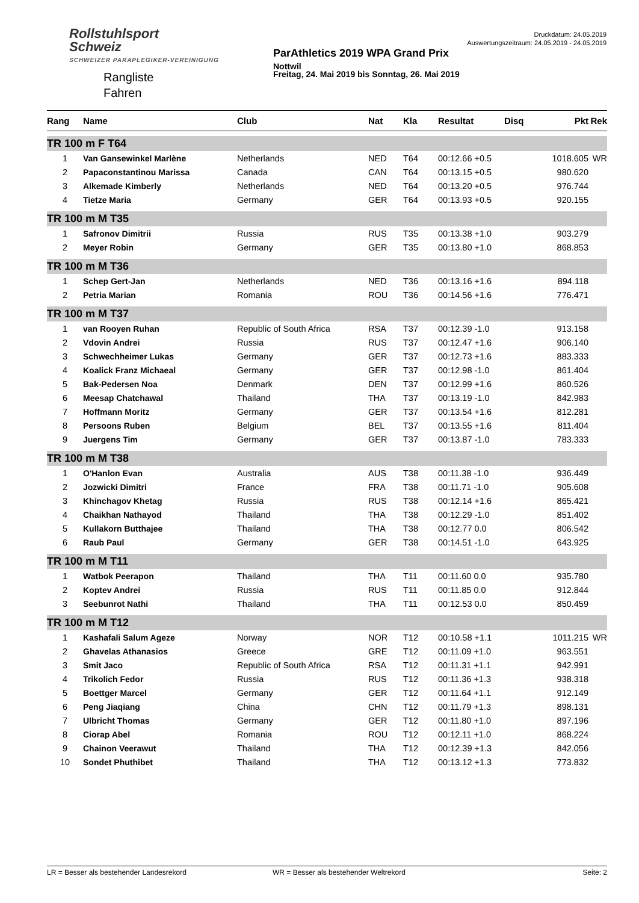Rollstuhlsport
Schweiz
SCHWEIZER PARAPLEGIKER-VEREINIGUNG
Rangliste
Fahren
ParAthletics 2019 WPA Grand Prix
Nottwil
Freitag, 24. Mai 2019 bis Sonntag, 26. Mai 2019
Druckdatum: 24.05.2019
Auswertungszeitraum: 24.05.2019 - 24.05.2019
| Rang | Name | Club | Nat | Kla | Resultat | Disq | Pkt | Rek |
| --- | --- | --- | --- | --- | --- | --- | --- | --- |
| TR 100 m F T64 | | | | | | | | |
| 1 | Van Gansewinkel Marlène | Netherlands | NED | T64 | 00:12.66 +0.5 | | 1018.605 | WR |
| 2 | Papaconstantinou Marissa | Canada | CAN | T64 | 00:13.15 +0.5 | | 980.620 | |
| 3 | Alkemade Kimberly | Netherlands | NED | T64 | 00:13.20 +0.5 | | 976.744 | |
| 4 | Tietze Maria | Germany | GER | T64 | 00:13.93 +0.5 | | 920.155 | |
| TR 100 m M T35 | | | | | | | | |
| 1 | Safronov Dimitrii | Russia | RUS | T35 | 00:13.38 +1.0 | | 903.279 | |
| 2 | Meyer Robin | Germany | GER | T35 | 00:13.80 +1.0 | | 868.853 | |
| TR 100 m M T36 | | | | | | | | |
| 1 | Schep Gert-Jan | Netherlands | NED | T36 | 00:13.16 +1.6 | | 894.118 | |
| 2 | Petria Marian | Romania | ROU | T36 | 00:14.56 +1.6 | | 776.471 | |
| TR 100 m M T37 | | | | | | | | |
| 1 | van Rooyen Ruhan | Republic of South Africa | RSA | T37 | 00:12.39 -1.0 | | 913.158 | |
| 2 | Vdovin Andrei | Russia | RUS | T37 | 00:12.47 +1.6 | | 906.140 | |
| 3 | Schwechheimer Lukas | Germany | GER | T37 | 00:12.73 +1.6 | | 883.333 | |
| 4 | Koalick Franz Michaeal | Germany | GER | T37 | 00:12.98 -1.0 | | 861.404 | |
| 5 | Bak-Pedersen Noa | Denmark | DEN | T37 | 00:12.99 +1.6 | | 860.526 | |
| 6 | Meesap Chatchawal | Thailand | THA | T37 | 00:13.19 -1.0 | | 842.983 | |
| 7 | Hoffmann Moritz | Germany | GER | T37 | 00:13.54 +1.6 | | 812.281 | |
| 8 | Persoons Ruben | Belgium | BEL | T37 | 00:13.55 +1.6 | | 811.404 | |
| 9 | Juergens Tim | Germany | GER | T37 | 00:13.87 -1.0 | | 783.333 | |
| TR 100 m M T38 | | | | | | | | |
| 1 | O'Hanlon Evan | Australia | AUS | T38 | 00:11.38 -1.0 | | 936.449 | |
| 2 | Jozwicki Dimitri | France | FRA | T38 | 00:11.71 -1.0 | | 905.608 | |
| 3 | Khinchagov Khetag | Russia | RUS | T38 | 00:12.14 +1.6 | | 865.421 | |
| 4 | Chaikhan Nathayod | Thailand | THA | T38 | 00:12.29 -1.0 | | 851.402 | |
| 5 | Kullakorn Butthajee | Thailand | THA | T38 | 00:12.77 0.0 | | 806.542 | |
| 6 | Raub Paul | Germany | GER | T38 | 00:14.51 -1.0 | | 643.925 | |
| TR 100 m M T11 | | | | | | | | |
| 1 | Watbok Peerapon | Thailand | THA | T11 | 00:11.60 0.0 | | 935.780 | |
| 2 | Koptev Andrei | Russia | RUS | T11 | 00:11.85 0.0 | | 912.844 | |
| 3 | Seebunrot Nathi | Thailand | THA | T11 | 00:12.53 0.0 | | 850.459 | |
| TR 100 m M T12 | | | | | | | | |
| 1 | Kashafali Salum Ageze | Norway | NOR | T12 | 00:10.58 +1.1 | | 1011.215 | WR |
| 2 | Ghavelas Athanasios | Greece | GRE | T12 | 00:11.09 +1.0 | | 963.551 | |
| 3 | Smit Jaco | Republic of South Africa | RSA | T12 | 00:11.31 +1.1 | | 942.991 | |
| 4 | Trikolich Fedor | Russia | RUS | T12 | 00:11.36 +1.3 | | 938.318 | |
| 5 | Boettger Marcel | Germany | GER | T12 | 00:11.64 +1.1 | | 912.149 | |
| 6 | Peng Jiaqiang | China | CHN | T12 | 00:11.79 +1.3 | | 898.131 | |
| 7 | Ulbricht Thomas | Germany | GER | T12 | 00:11.80 +1.0 | | 897.196 | |
| 8 | Ciorap Abel | Romania | ROU | T12 | 00:12.11 +1.0 | | 868.224 | |
| 9 | Chainon Veerawut | Thailand | THA | T12 | 00:12.39 +1.3 | | 842.056 | |
| 10 | Sondet Phuthibet | Thailand | THA | T12 | 00:13.12 +1.3 | | 773.832 | |
LR = Besser als bestehender Landesrekord WR = Besser als bestehender Weltrekord Seite: 2